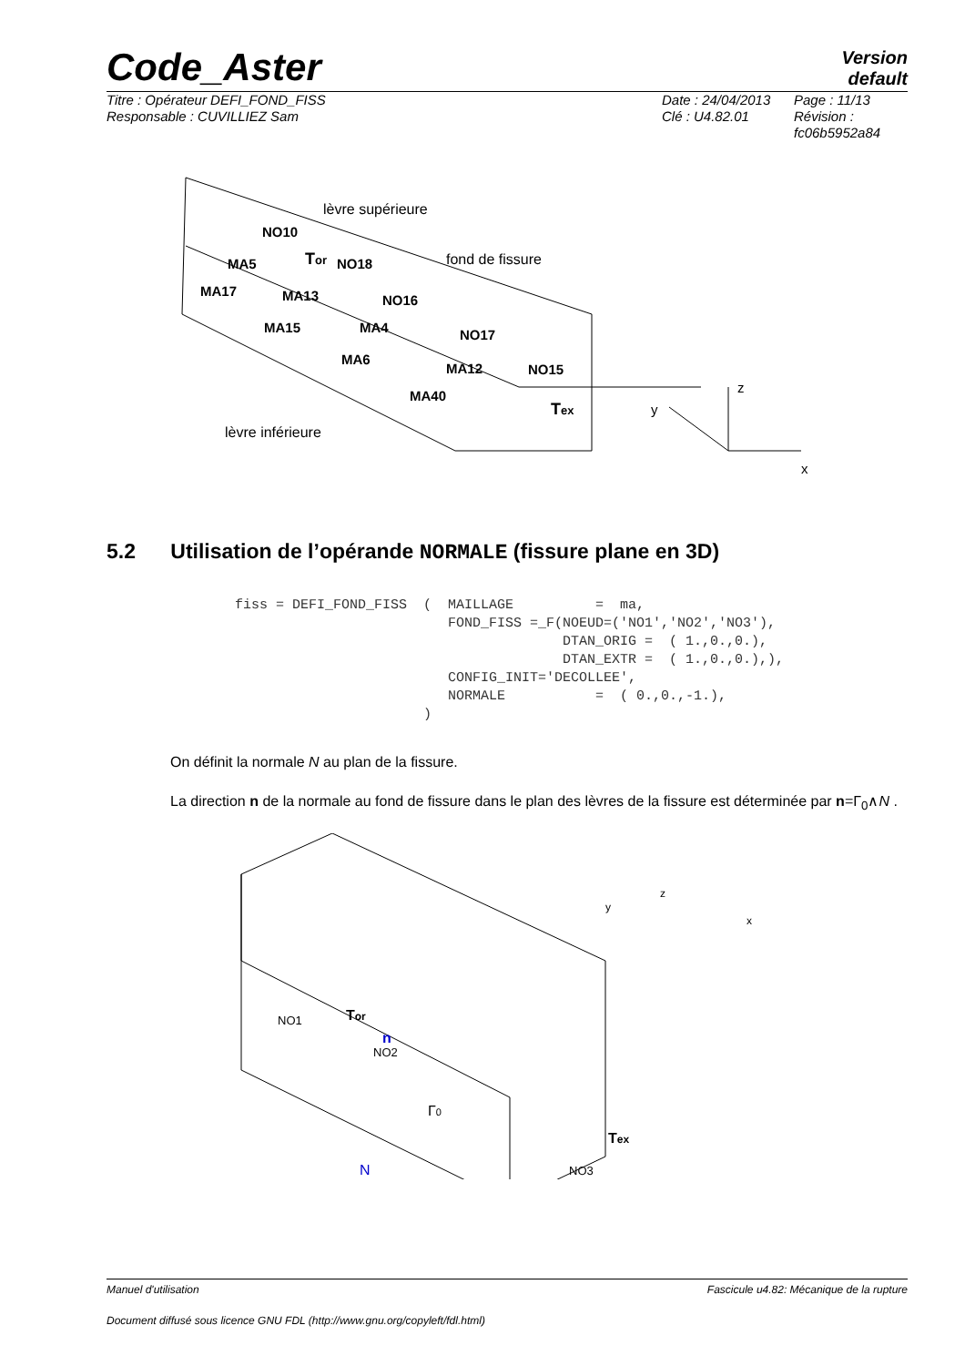Code_Aster
Version
default
Titre : Opérateur DEFI_FOND_FISS
Responsable : CUVILLIEZ Sam
Date : 24/04/2013
Clé : U4.82.01
Page : 11/13
Révision :
fc06b5952a84
NO10
MA5
MA17
MA13
NO18
NO16
MA15
MA4
NO17
MA6
MA12
NO15
MA40
lèvre supérieure
fond de fissure
lèvre inférieure
Tor
Tex
z
y
x
5.2 Utilisation de l’opérande NORMALE (fissure plane en 3D)
fiss = DEFI_FOND_FISS  (  MAILLAGE          =  ma,
                          FOND_FISS =_F(NOEUD=('NO1','NO2','NO3'),
                                        DTAN_ORIG =  ( 1.,0.,0.),
                                        DTAN_EXTR =  ( 1.,0.,0.),),
                          CONFIG_INIT='DECOLLEE',
                          NORMALE           =  ( 0.,0.,-1.),
                       )
On définit la normale N au plan de la fissure.
La direction n de la normale au fond de fissure dans le plan des lèvres de la fissure est déterminée par n=Γ<sub>0</sub>∧N .
NO1
NO2
NO3
Tor
n
Γ0
Tex
N
y
z
x
Manuel d'utilisation Fascicule u4.82: Mécanique de la rupture
Document diffusé sous licence GNU FDL (http://www.gnu.org/copyleft/fdl.html)